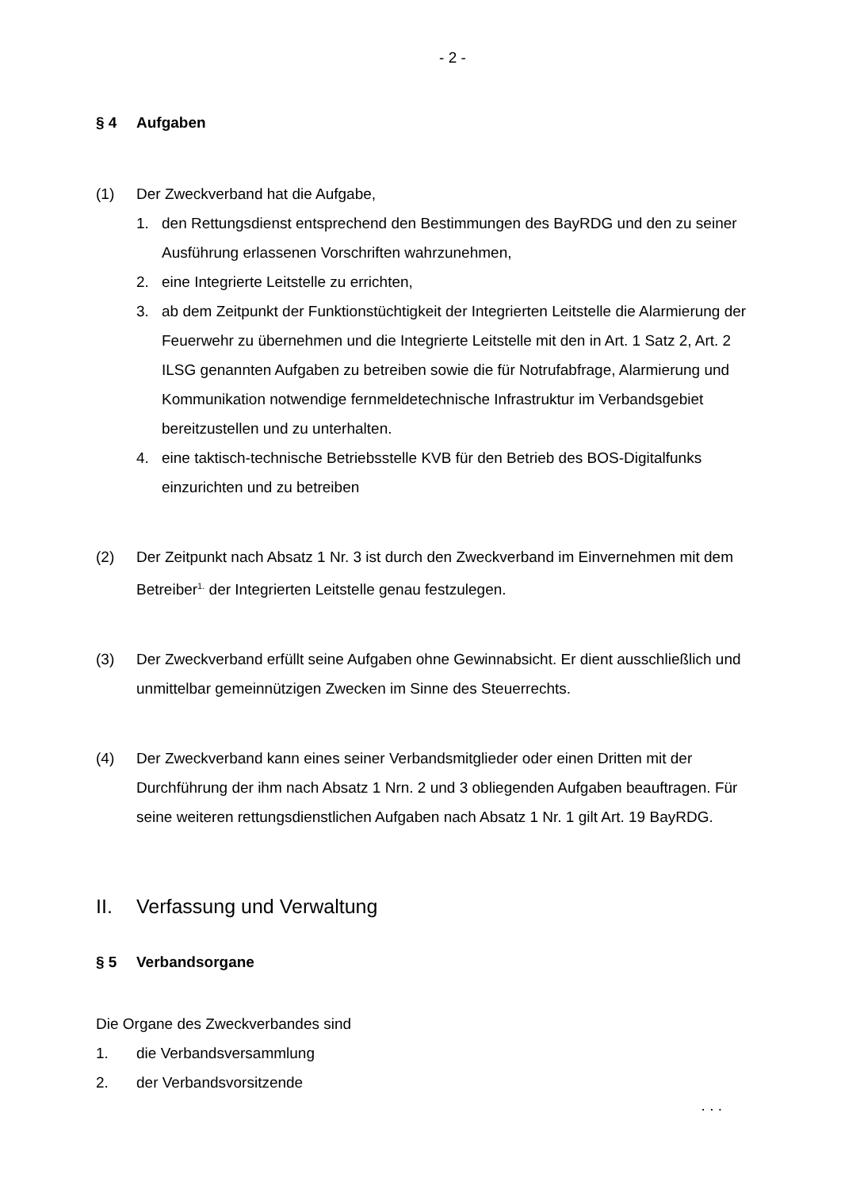- 2 -
§ 4 Aufgaben
(1) Der Zweckverband hat die Aufgabe,
1. den Rettungsdienst entsprechend den Bestimmungen des BayRDG und den zu seiner Ausführung erlassenen Vorschriften wahrzunehmen,
2. eine Integrierte Leitstelle zu errichten,
3. ab dem Zeitpunkt der Funktionstüchtigkeit der Integrierten Leitstelle die Alar­mierung der Feuerwehr zu übernehmen und die Integrierte Leitstelle mit den in Art. 1 Satz 2, Art. 2 ILSG genannten Aufgaben zu betreiben sowie die für Not­rufabfrage, Alarmierung und Kommunikation notwendige fernmeldetechnische Infrastruktur im Verbandsgebiet bereitzustellen und zu unterhalten.
4. eine taktisch-technische Betriebsstelle KVB für den Betrieb des BOS-Digitalfunks einzurichten und zu betreiben
(2) Der Zeitpunkt nach Absatz 1 Nr. 3 ist durch den Zweckverband im Einvernehmen mit dem Betreiber<sup>1.</sup> der Integrierten Leitstelle genau festzulegen.
(3) Der Zweckverband erfüllt seine Aufgaben ohne Gewinnabsicht. Er dient aus­schließlich und unmittelbar gemeinnützigen Zwecken im Sinne des Steuerrechts.
(4) Der Zweckverband kann eines seiner Verbandsmitglieder oder einen Dritten mit der Durchführung der ihm nach Absatz 1 Nrn. 2 und 3 obliegenden Aufgaben be­auftragen. Für seine weiteren rettungsdienstlichen Aufgaben nach Absatz 1 Nr. 1 gilt Art. 19 BayRDG.
II. Verfassung und Verwaltung
§ 5 Verbandsorgane
Die Organe des Zweckverbandes sind
1. die Verbandsversammlung
2. der Verbandsvorsitzende
. . .